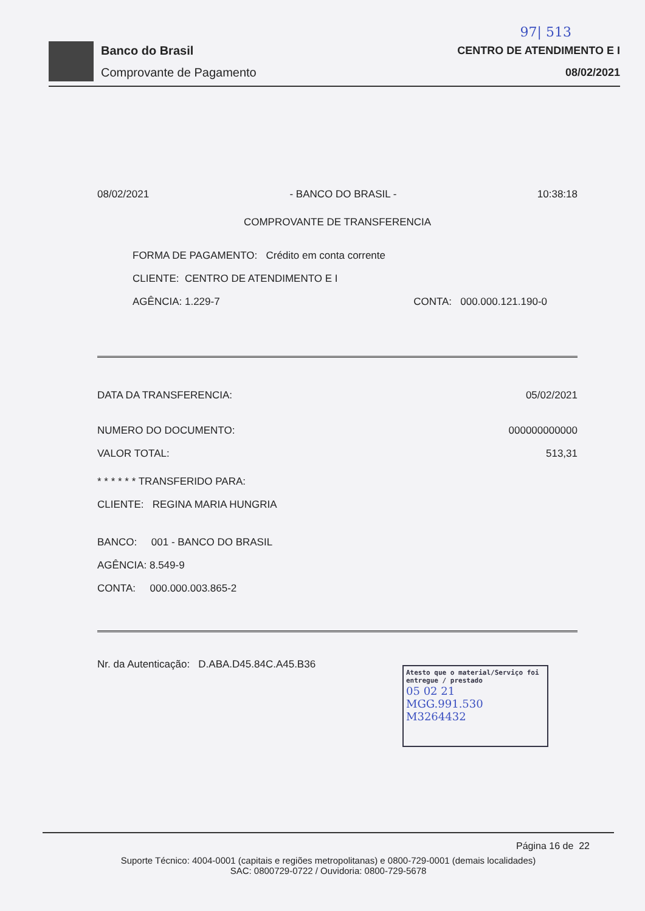97| 513
Banco do Brasil
Comprovante de Pagamento
CENTRO DE ATENDIMENTO E I
08/02/2021
08/02/2021 - BANCO DO BRASIL - 10:38:18
COMPROVANTE DE TRANSFERENCIA
FORMA DE PAGAMENTO: Crédito em conta corrente
CLIENTE: CENTRO DE ATENDIMENTO E I
AGÊNCIA: 1.229-7 CONTA: 000.000.121.190-0
DATA DA TRANSFERENCIA: 05/02/2021
NUMERO DO DOCUMENTO: 000000000000
VALOR TOTAL: 513,31
* * * * * * TRANSFERIDO PARA:
CLIENTE: REGINA MARIA HUNGRIA
BANCO: 001 - BANCO DO BRASIL
AGÊNCIA: 8.549-9
CONTA: 000.000.003.865-2
Nr. da Autenticação: D.ABA.D45.84C.A45.B36
Atesto que o material/Serviço foi entregue / prestado
05 02 21
MGG.991.530
M3264432
Página 16 de 22
Suporte Técnico: 4004-0001 (capitais e regiões metropolitanas) e 0800-729-0001 (demais localidades)
SAC: 0800729-0722 / Ouvidoria: 0800-729-5678